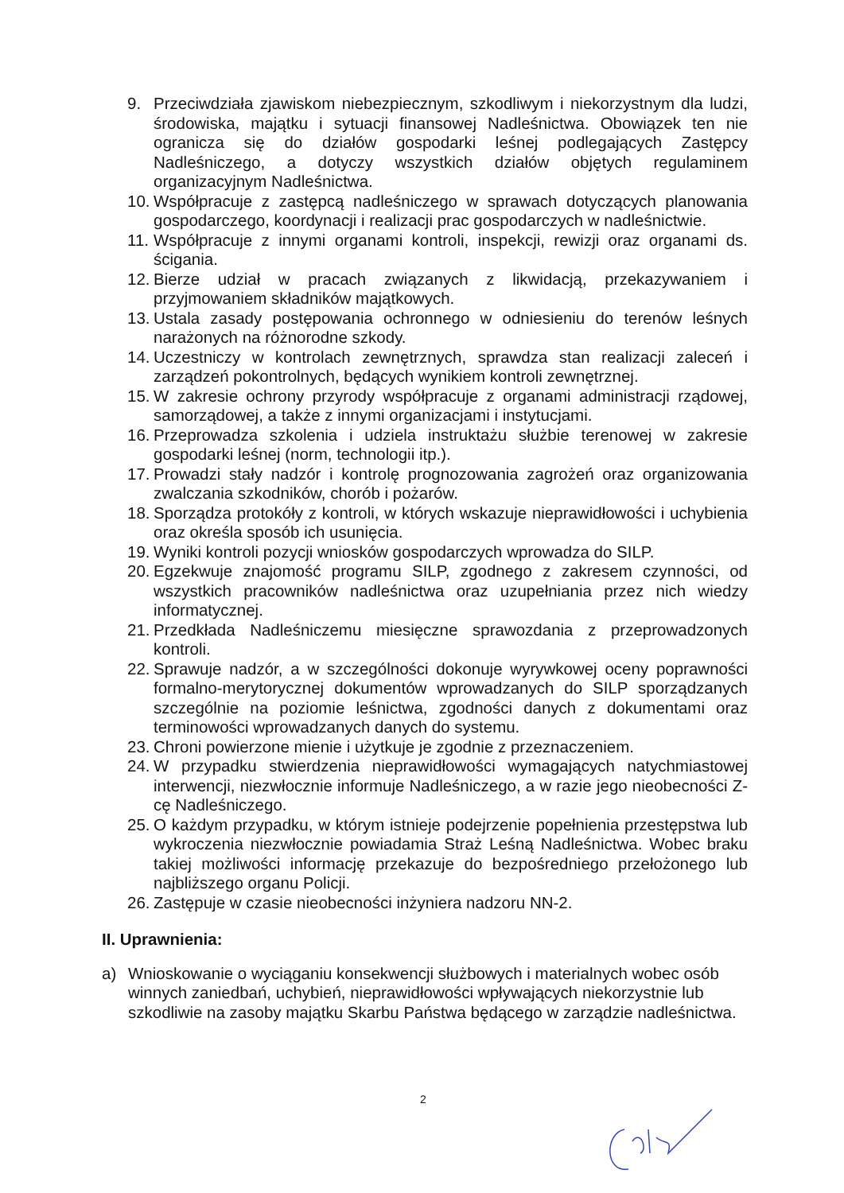9. Przeciwdziała zjawiskom niebezpiecznym, szkodliwym i niekorzystnym dla ludzi, środowiska, majątku i sytuacji finansowej Nadleśnictwa. Obowiązek ten nie ogranicza się do działów gospodarki leśnej podlegających Zastępcy Nadleśniczego, a dotyczy wszystkich działów objętych regulaminem organizacyjnym Nadleśnictwa.
10. Współpracuje z zastępcą nadleśniczego w sprawach dotyczących planowania gospodarczego, koordynacji i realizacji prac gospodarczych w nadleśnictwie.
11. Współpracuje z innymi organami kontroli, inspekcji, rewizji oraz organami ds. ścigania.
12. Bierze udział w pracach związanych z likwidacją, przekazywaniem i przyjmowaniem składników majątkowych.
13. Ustala zasady postępowania ochronnego w odniesieniu do terenów leśnych narażonych na różnorodne szkody.
14. Uczestniczy w kontrolach zewnętrznych, sprawdza stan realizacji zaleceń i zarządzeń pokontrolnych, będących wynikiem kontroli zewnętrznej.
15. W zakresie ochrony przyrody współpracuje z organami administracji rządowej, samorządowej, a także z innymi organizacjami i instytucjami.
16. Przeprowadza szkolenia i udziela instruktażu służbie terenowej w zakresie gospodarki leśnej (norm, technologii itp.).
17. Prowadzi stały nadzór i kontrolę prognozowania zagrożeń oraz organizowania zwalczania szkodników, chorób i pożarów.
18. Sporządza protokóły z kontroli, w których wskazuje nieprawidłowości i uchybienia oraz określa sposób ich usunięcia.
19. Wyniki kontroli pozycji wniosków gospodarczych wprowadza do SILP.
20. Egzekwuje znajomość programu SILP, zgodnego z zakresem czynności, od wszystkich pracowników nadleśnictwa oraz uzupełniania przez nich wiedzy informatycznej.
21. Przedkłada Nadleśniczemu miesięczne sprawozdania z przeprowadzonych kontroli.
22. Sprawuje nadzór, a w szczególności dokonuje wyrywkowej oceny poprawności formalno-merytorycznej dokumentów wprowadzanych do SILP sporządzanych szczególnie na poziomie leśnictwa, zgodności danych z dokumentami oraz terminowości wprowadzanych danych do systemu.
23. Chroni powierzone mienie i użytkuje je zgodnie z przeznaczeniem.
24. W przypadku stwierdzenia nieprawidłowości wymagających natychmiastowej interwencji, niezwłocznie informuje Nadleśniczego, a w razie jego nieobecności Z-cę Nadleśniczego.
25. O każdym przypadku, w którym istnieje podejrzenie popełnienia przestępstwa lub wykroczenia niezwłocznie powiadamia Straż Leśną Nadleśnictwa. Wobec braku takiej możliwości informację przekazuje do bezpośredniego przełożonego lub najbliższego organu Policji.
26. Zastępuje w czasie nieobecności inżyniera nadzoru NN-2.
II. Uprawnienia:
a) Wnioskowanie o wyciąganiu konsekwencji służbowych i materialnych wobec osób winnych zaniedbań, uchybień, nieprawidłowości wpływających niekorzystnie lub szkodliwie na zasoby majątku Skarbu Państwa będącego w zarządzie nadleśnictwa.
2